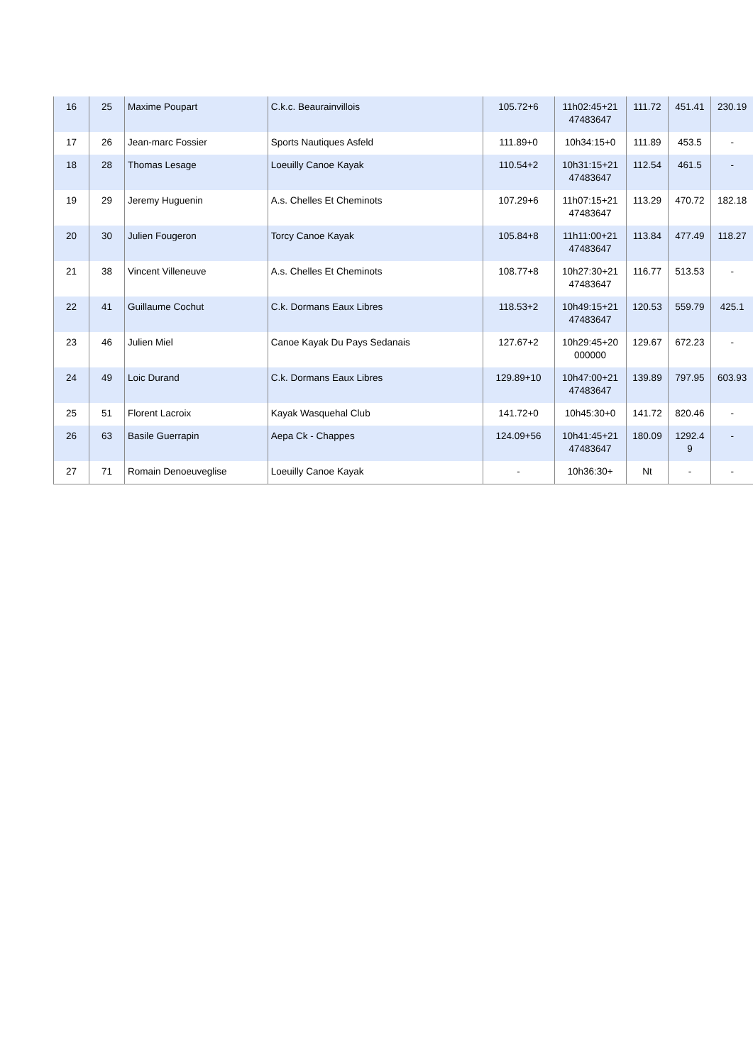| 16 | 25 | Maxime Poupart | C.k.c. Beaurainvillois | 105.72+6 | 11h02:45+21 47483647 | 111.72 | 451.41 | 230.19 |
| 17 | 26 | Jean-marc Fossier | Sports Nautiques Asfeld | 111.89+0 | 10h34:15+0 | 111.89 | 453.5 | - |
| 18 | 28 | Thomas Lesage | Loeuilly Canoe Kayak | 110.54+2 | 10h31:15+21 47483647 | 112.54 | 461.5 | - |
| 19 | 29 | Jeremy Huguenin | A.s. Chelles Et Cheminots | 107.29+6 | 11h07:15+21 47483647 | 113.29 | 470.72 | 182.18 |
| 20 | 30 | Julien Fougeron | Torcy Canoe Kayak | 105.84+8 | 11h11:00+21 47483647 | 113.84 | 477.49 | 118.27 |
| 21 | 38 | Vincent Villeneuve | A.s. Chelles Et Cheminots | 108.77+8 | 10h27:30+21 47483647 | 116.77 | 513.53 | - |
| 22 | 41 | Guillaume Cochut | C.k. Dormans Eaux Libres | 118.53+2 | 10h49:15+21 47483647 | 120.53 | 559.79 | 425.1 |
| 23 | 46 | Julien Miel | Canoe Kayak Du Pays Sedanais | 127.67+2 | 10h29:45+20 000000 | 129.67 | 672.23 | - |
| 24 | 49 | Loic Durand | C.k. Dormans Eaux Libres | 129.89+10 | 10h47:00+21 47483647 | 139.89 | 797.95 | 603.93 |
| 25 | 51 | Florent Lacroix | Kayak Wasquehal Club | 141.72+0 | 10h45:30+0 | 141.72 | 820.46 | - |
| 26 | 63 | Basile Guerrapin | Aepa Ck - Chappes | 124.09+56 | 10h41:45+21 47483647 | 180.09 | 1292.4 9 | - |
| 27 | 71 | Romain Denoeuveglise | Loeuilly Canoe Kayak | - | 10h36:30+ | Nt | - | - |